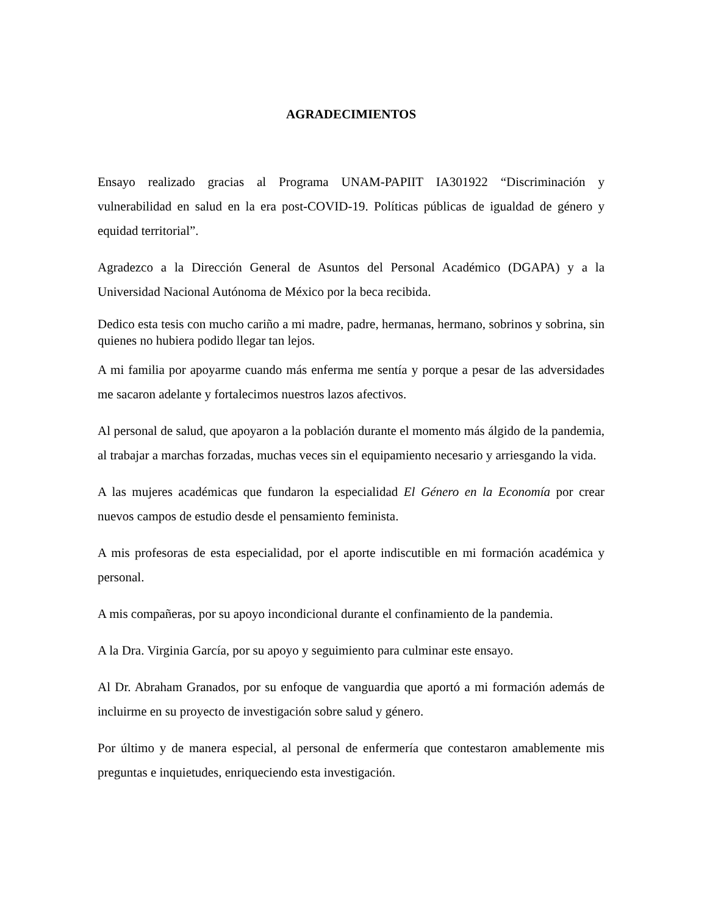AGRADECIMIENTOS
Ensayo realizado gracias al Programa UNAM-PAPIIT IA301922 “Discriminación y vulnerabilidad en salud en la era post-COVID-19. Políticas públicas de igualdad de género y equidad territorial”.
Agradezco a la Dirección General de Asuntos del Personal Académico (DGAPA) y a la Universidad Nacional Autónoma de México por la beca recibida.
Dedico esta tesis con mucho cariño a mi madre, padre, hermanas, hermano, sobrinos y sobrina, sin quienes no hubiera podido llegar tan lejos.
A mi familia por apoyarme cuando más enferma me sentía y porque a pesar de las adversidades me sacaron adelante y fortalecimos nuestros lazos afectivos.
Al personal de salud, que apoyaron a la población durante el momento más álgido de la pandemia, al trabajar a marchas forzadas, muchas veces sin el equipamiento necesario y arriesgando la vida.
A las mujeres académicas que fundaron la especialidad El Género en la Economía por crear nuevos campos de estudio desde el pensamiento feminista.
A mis profesoras de esta especialidad, por el aporte indiscutible en mi formación académica y personal.
A mis compañeras, por su apoyo incondicional durante el confinamiento de la pandemia.
A la Dra. Virginia García, por su apoyo y seguimiento para culminar este ensayo.
Al Dr. Abraham Granados, por su enfoque de vanguardia que aportó a mi formación además de incluirme en su proyecto de investigación sobre salud y género.
Por último y de manera especial, al personal de enfermería que contestaron amablemente mis preguntas e inquietudes, enriqueciendo esta investigación.